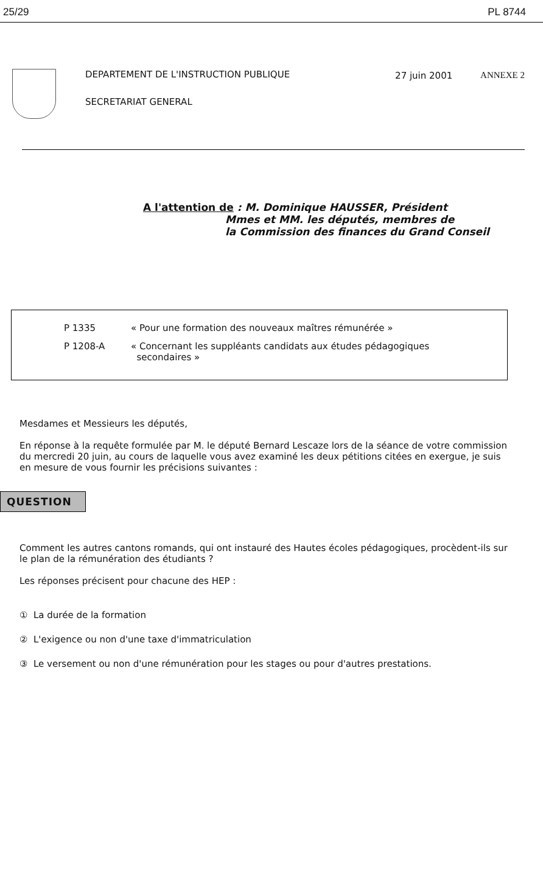25/29 PL 8744
DEPARTEMENT DE L'INSTRUCTION PUBLIQUE
SECRETARIAT GENERAL
27 juin 2001 ANNEXE 2
A l'attention de : M. Dominique HAUSSER, Président
Mmes et MM. les députés, membres de
la Commission des finances du Grand Conseil
P 1335 « Pour une formation des nouveaux maîtres rémunérée »
P 1208-A « Concernant les suppléants candidats aux études pédagogiques
secondaires »
Mesdames et Messieurs les députés,
En réponse à la requête formulée par M. le député Bernard Lescaze lors de la séance de votre commission du mercredi 20 juin, au cours de laquelle vous avez examiné les deux pétitions citées en exergue, je suis en mesure de vous fournir les précisions suivantes :
QUESTION
Comment les autres cantons romands, qui ont instauré des Hautes écoles pédagogiques, procèdent-ils sur le plan de la rémunération des étudiants ?
Les réponses précisent pour chacune des HEP :
① La durée de la formation
② L'exigence ou non d'une taxe d'immatriculation
③ Le versement ou non d'une rémunération pour les stages ou pour d'autres prestations.